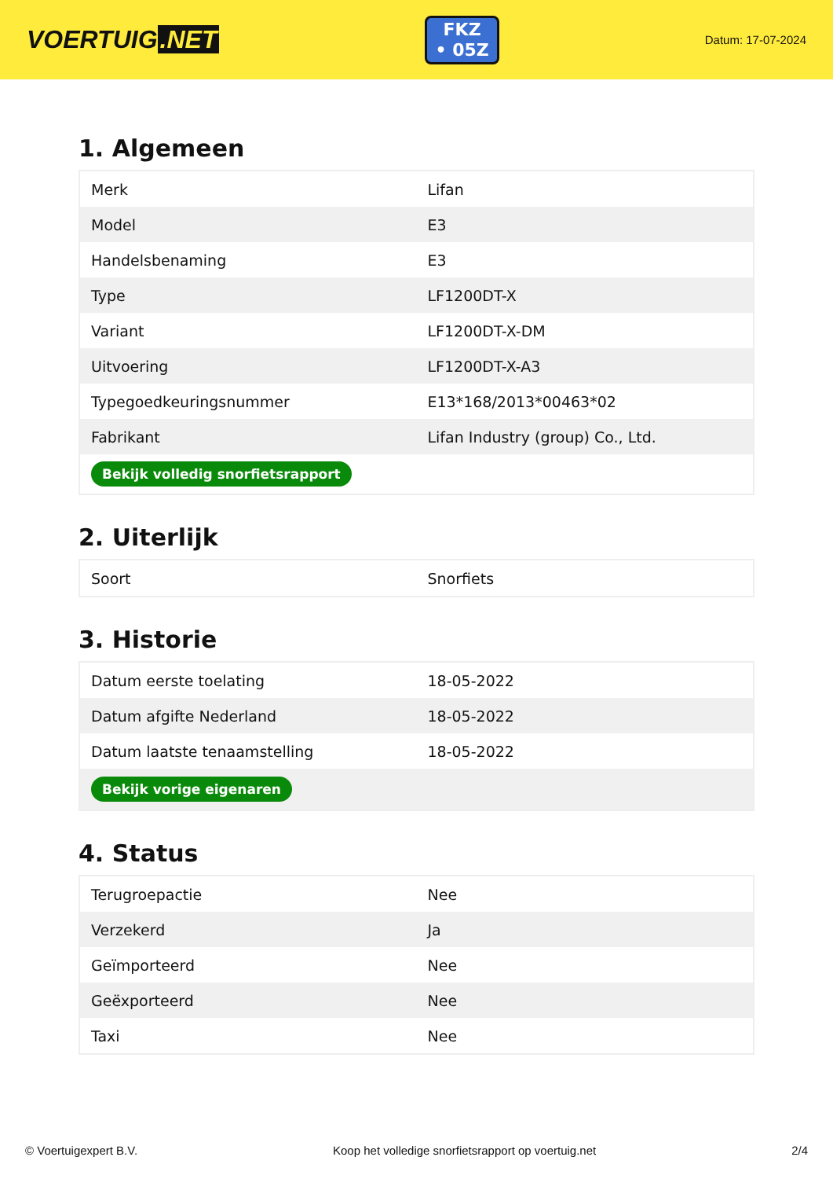VOERTUIG.NET
FKZ
• 05Z
Datum: 17-07-2024
1. Algemeen
| Merk | Lifan |
| Model | E3 |
| Handelsbenaming | E3 |
| Type | LF1200DT-X |
| Variant | LF1200DT-X-DM |
| Uitvoering | LF1200DT-X-A3 |
| Typegoedkeuringsnummer | E13*168/2013*00463*02 |
| Fabrikant | Lifan Industry (group) Co., Ltd. |
| Bekijk volledig snorfietsrapport | |
2. Uiterlijk
| Soort | Snorfiets |
3. Historie
| Datum eerste toelating | 18-05-2022 |
| Datum afgifte Nederland | 18-05-2022 |
| Datum laatste tenaamstelling | 18-05-2022 |
| Bekijk vorige eigenaren | |
4. Status
| Terugroepactie | Nee |
| Verzekerd | Ja |
| Geïmporteerd | Nee |
| Geëxporteerd | Nee |
| Taxi | Nee |
© Voertuigexpert B.V. Koop het volledige snorfietsrapport op voertuig.net 2/4